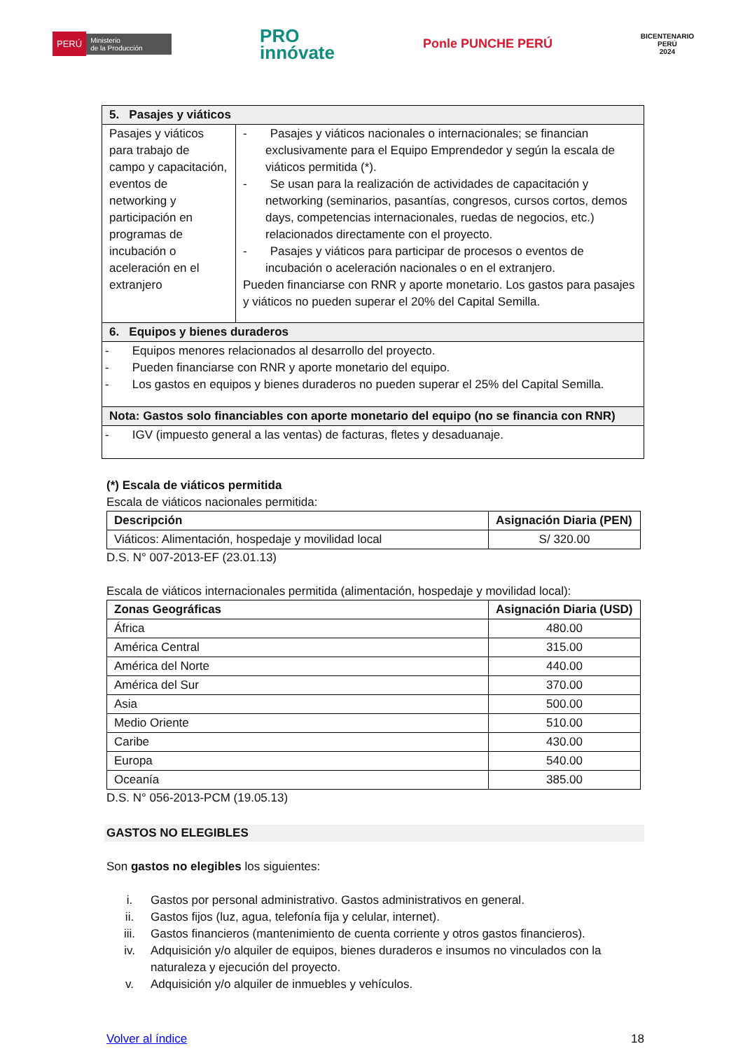PERÚ Ministerio
de la Producción
PRO
innóvate
Ponle PUNCHE PERÚ
BICENTENARIO
PERÚ
2024
| 5. Pasajes y viáticos | |
| Pasajes y viáticos para trabajo de campo y capacitación, eventos de networking y participación en programas de incubación o aceleración en el extranjero | - Pasajes y viáticos nacionales o internacionales; se financian exclusivamente para el Equipo Emprendedor y según la escala de viáticos permitida (*). - Se usan para la realización de actividades de capacitación y networking (seminarios, pasantías, congresos, cursos cortos, demos days, competencias internacionales, ruedas de negocios, etc.) relacionados directamente con el proyecto. - Pasajes y viáticos para participar de procesos o eventos de incubación o aceleración nacionales o en el extranjero. Pueden financiarse con RNR y aporte monetario. Los gastos para pasajes y viáticos no pueden superar el 20% del Capital Semilla. |
| 6. Equipos y bienes duraderos | |
| - Equipos menores relacionados al desarrollo del proyecto. - Pueden financiarse con RNR y aporte monetario del equipo. - Los gastos en equipos y bienes duraderos no pueden superar el 25% del Capital Semilla. | |
| Nota: Gastos solo financiables con aporte monetario del equipo (no se financia con RNR) | |
| - IGV (impuesto general a las ventas) de facturas, fletes y desaduanaje. | |
(*) Escala de viáticos permitida
Escala de viáticos nacionales permitida:
| Descripción | Asignación Diaria (PEN) |
| --- | --- |
| Viáticos: Alimentación, hospedaje y movilidad local | S/ 320.00 |
D.S. N° 007-2013-EF (23.01.13)
Escala de viáticos internacionales permitida (alimentación, hospedaje y movilidad local):
| Zonas Geográficas | Asignación Diaria (USD) |
| --- | --- |
| África | 480.00 |
| América Central | 315.00 |
| América del Norte | 440.00 |
| América del Sur | 370.00 |
| Asia | 500.00 |
| Medio Oriente | 510.00 |
| Caribe | 430.00 |
| Europa | 540.00 |
| Oceanía | 385.00 |
D.S. N° 056-2013-PCM (19.05.13)
GASTOS NO ELEGIBLES
Son gastos no elegibles los siguientes:
i. Gastos por personal administrativo. Gastos administrativos en general.
ii. Gastos fijos (luz, agua, telefonía fija y celular, internet).
iii. Gastos financieros (mantenimiento de cuenta corriente y otros gastos financieros).
iv. Adquisición y/o alquiler de equipos, bienes duraderos e insumos no vinculados con la naturaleza y ejecución del proyecto.
v. Adquisición y/o alquiler de inmuebles y vehículos.
Volver al índice 18